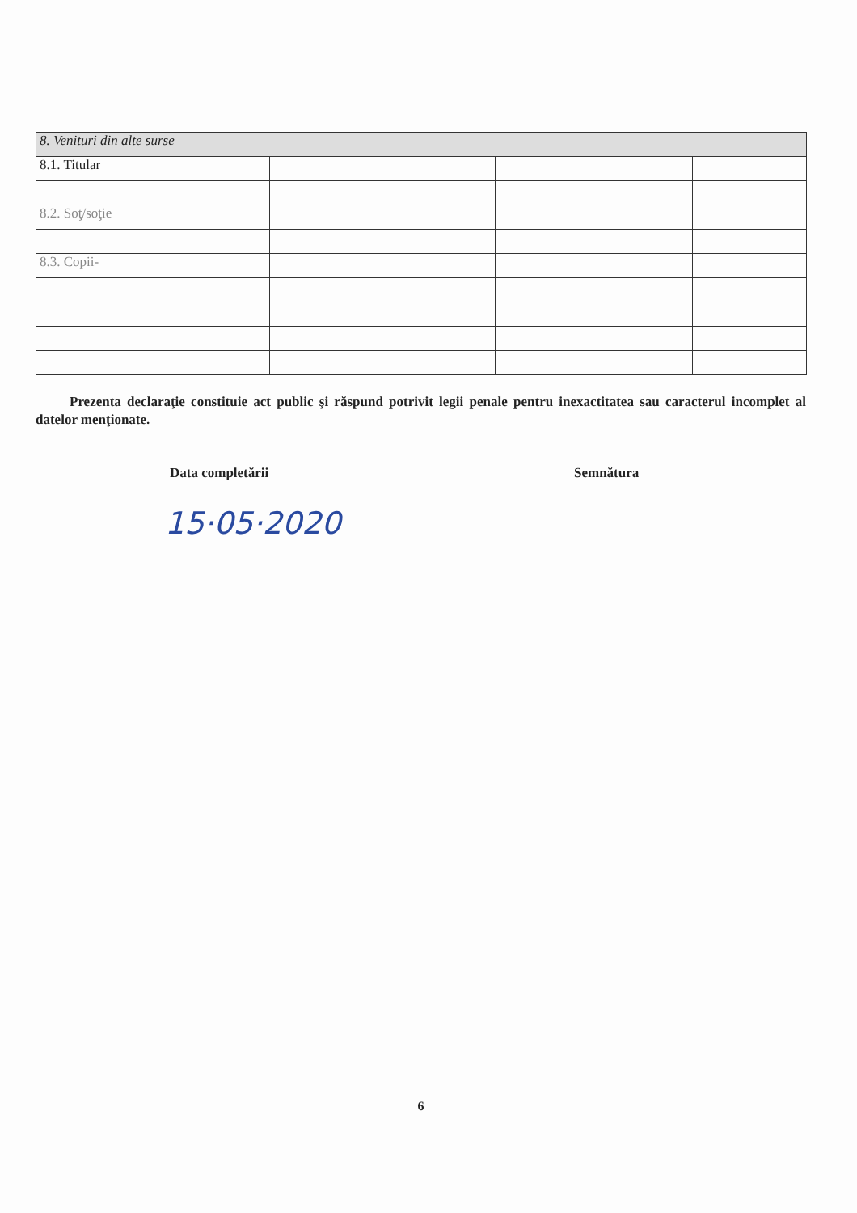| 8. Venituri din alte surse | | | |
| 8.1. Titular | | | |
| 8.2. Soţ/soţie | | | |
| 8.3. Copii- | | | |
Prezenta declaraţie constituie act public şi răspund potrivit legii penale pentru inexactitatea sau caracterul incomplet al datelor menţionate.
Data completării Semnătura
15·05·2020
6